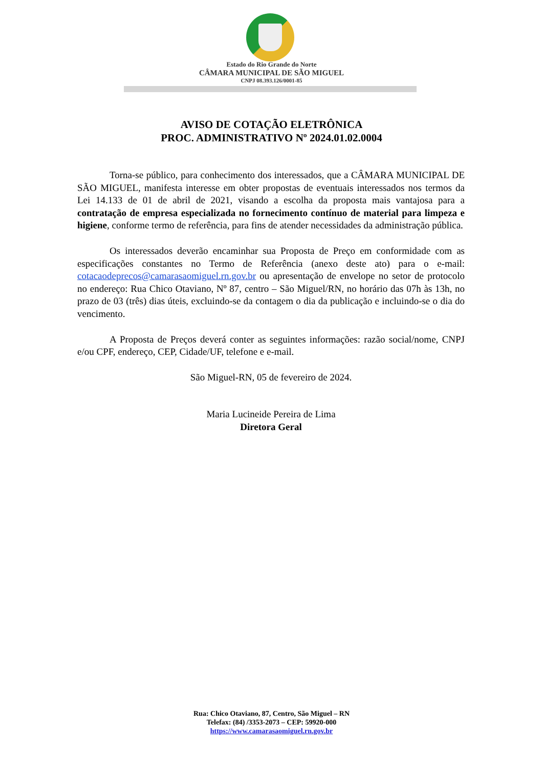Estado do Rio Grande do Norte
CÂMARA MUNICIPAL DE SÃO MIGUEL
CNPJ 08.393.126/0001-85
AVISO DE COTAÇÃO ELETRÔNICA
PROC. ADMINISTRATIVO Nº 2024.01.02.0004
Torna-se público, para conhecimento dos interessados, que a CÂMARA MUNICIPAL DE SÃO MIGUEL, manifesta interesse em obter propostas de eventuais interessados nos termos da Lei 14.133 de 01 de abril de 2021, visando a escolha da proposta mais vantajosa para a contratação de empresa especializada no fornecimento contínuo de material para limpeza e higiene, conforme termo de referência, para fins de atender necessidades da administração pública.
Os interessados deverão encaminhar sua Proposta de Preço em conformidade com as especificações constantes no Termo de Referência (anexo deste ato) para o e-mail: cotacaodeprecos@camarasaomiguel.rn.gov.br ou apresentação de envelope no setor de protocolo no endereço: Rua Chico Otaviano, Nº 87, centro – São Miguel/RN, no horário das 07h às 13h, no prazo de 03 (três) dias úteis, excluindo-se da contagem o dia da publicação e incluindo-se o dia do vencimento.
A Proposta de Preços deverá conter as seguintes informações: razão social/nome, CNPJ e/ou CPF, endereço, CEP, Cidade/UF, telefone e e-mail.
São Miguel-RN, 05 de fevereiro de 2024.
Maria Lucineide Pereira de Lima
Diretora Geral
Rua: Chico Otaviano, 87, Centro, São Miguel – RN
Telefax: (84) /3353-2073 – CEP: 59920-000
https://www.camarasaomiguel.rn.gov.br